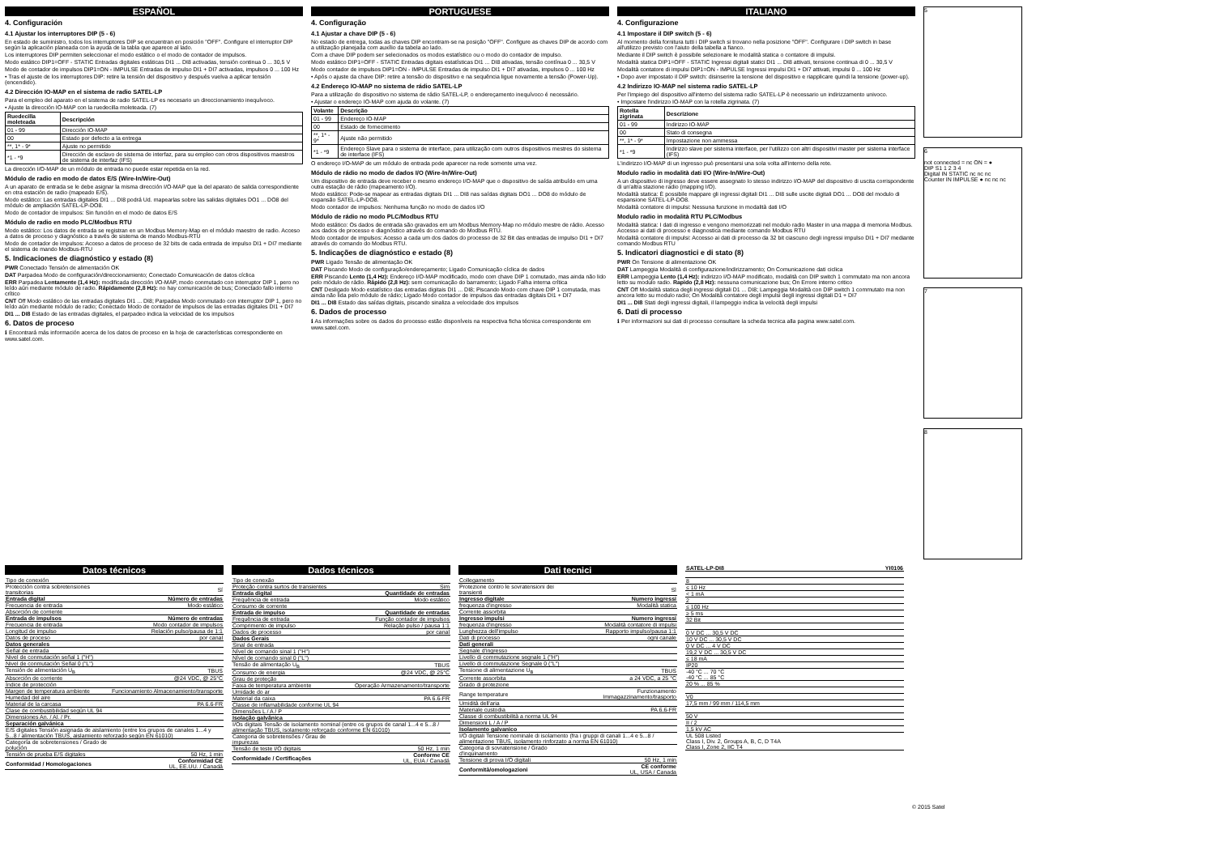ESPAÑOL
4. Configuración
4.1 Ajustar los interruptores DIP (5 - 6)
En estado de suministro, todos los interruptores DIP se encuentran en posición "OFF". Configure el interruptor DIP según la aplicación planeada con la ayuda de la tabla que aparece al lado.
Los interruptores DIP permiten seleccionar el modo estático o el modo de contador de impulsos.
Modo estático DIP1=OFF - STATIC Entradas digitales estáticas DI1 ... DI8 activadas, tensión continua 0 ... 30,5 V
Modo de contador de impulsos DIP1=ON - IMPULSE Entradas de impulso DI1 + DI7 activadas, impulsos 0 ... 100 Hz
• Tras el ajuste de los interruptores DIP: retire la tensión del dispositivo y después vuelva a aplicar tensión (encendido).
4.2 Dirección IO-MAP en el sistema de radio SATEL-LP
Para el empleo del aparato en el sistema de radio SATEL-LP es necesario un direccionamiento inequívoco.
• Ajuste la dirección IO-MAP con la ruedecilla moleteada. (7)
| Ruedecilla moleteada | Descripción |
| --- | --- |
| 01 - 99 | Dirección IO-MAP |
| 00 | Estado por defecto a la entrega |
| **, 1* - 9* | Ajuste no permitido |
| *1 - *9 | Dirección de esclavo de sistema de interfaz, para su empleo con otros dispositivos maestros de sistema de interfaz (IFS) |
La dirección I/O-MAP de un módulo de entrada no puede estar repetida en la red.
Módulo de radio en modo de datos E/S (Wire-In/Wire-Out)
A un aparato de entrada se le debe asignar la misma dirección I/O-MAP que la del aparato de salida correspondiente en otra estación de radio (mapeado E/S).
Modo estático: Las entradas digitales DI1 ... DI8 podrá Ud. mapearlas sobre las salidas digitales DO1 ... DO8 del módulo de ampliación SATEL-LP-DO8.
Modo de contador de impulsos: Sin función en el modo de datos E/S
Módulo de radio en modo PLC/Modbus RTU
Modo estático: Los datos de entrada se registran en un Modbus Memory-Map en el módulo maestro de radio. Acceso a datos de proceso y diagnóstico a través de sistema de mando Modbus-RTU
Modo de contador de impulsos: Acceso a datos de proceso de 32 bits de cada entrada de impulso DI1 + DI7 mediante el sistema de mando Modbus-RTU
5. Indicaciones de diagnóstico y estado (8)
PWR Conectado Tensión de alimentación OK
DAT Parpadea Modo de configuración/direccionamiento; Conectado Comunicación de datos cíclica
ERR Parpadea Lentamente (1,4 Hz): modificada dirección I/O-MAP, modo conmutado con interruptor DIP 1, pero no leído aún mediante módulo de radio. Rápidamente (2,8 Hz): no hay comunicación de bus; Conectado fallo interno crítico
CNT Off Modo estático de las entradas digitales DI1 ... DI8; Parpadea Modo conmutado con interruptor DIP 1, pero no leído aún mediante módulo de radio; Conectado Modo de contador de impulsos de las entradas digitales DI1 + DI7
DI1 ... DI8 Estado de las entradas digitales, el parpadeo indica la velocidad de los impulsos
6. Datos de proceso
ℹ Encontrará más información acerca de los datos de proceso en la hoja de características correspondiente en www.satel.com.
PORTUGUESE
4. Configuração
4.1 Ajustar a chave DIP (5 - 6)
No estado de entrega, todas as chaves DIP encontram-se na posição "OFF". Configure as chaves DIP de acordo com a utilização planejada com auxílio da tabela ao lado.
Com a chave DIP podem ser selecionados os modos estatístico ou o modo do contador de impulso.
Modo estático DIP1=OFF - STATIC Entradas digitais estatísticas DI1 ... DI8 ativadas, tensão contínua 0 ... 30,5 V
Modo contador de impulsos DIP1=ON - IMPULSE Entradas de impulso DI1 + DI7 ativadas, impulsos 0 ... 100 Hz
• Após o ajuste da chave DIP: retire a tensão do dispositivo e na sequência ligue novamente a tensão (Power-Up).
4.2 Endereço IO-MAP no sistema de rádio SATEL-LP
Para a utilização do dispositivo no sistema de rádio SATEL-LP, o endereçamento inequívoco é necessário.
• Ajustar o endereço IO-MAP com ajuda do volante. (7)
| Volante | Descrição |
| --- | --- |
| 01 - 99 | Endereço IO-MAP |
| 00 | Estado de fornecimento |
| **, 1* - 9* | Ajuste não permitido |
| *1 - *9 | Endereço Slave para o sistema de interface, para utilização com outros dispositivos mestres do sistema de interface (IFS) |
O endereço I/O-MAP de um módulo de entrada pode aparecer na rede somente uma vez.
Módulo de rádio no modo de dados I/O (Wire-In/Wire-Out)
Um dispositivo de entrada deve receber o mesmo endereço I/O-MAP que o dispositivo de saída atribuído em uma outra estação de rádio (mapeamento I/O).
Modo estático: Pode-se mapear as entradas digitais DI1 ... DI8 nas saídas digitais DO1 ... DO8 do módulo de expansão SATEL-LP-DO8.
Modo contador de impulsos: Nenhuma função no modo de dados I/O
Módulo de rádio no modo PLC/Modbus RTU
Modo estático: Os dados de entrada são gravados em um Modbus Memory-Map no módulo mestre de rádio. Acesso aos dados de processo e diagnóstico através do comando do Modbus RTU.
Modo contador de impulsos: Acesso a cada um dos dados do processo de 32 Bit das entradas de impulso DI1 + DI7 através do comando do Modbus RTU.
5. Indicações de diagnóstico e estado (8)
PWR Ligado Tensão de alimentação OK
DAT Piscando Modo de configuração/endereçamento; Ligado Comunicação cíclica de dados
ERR Piscando Lento (1,4 Hz): Endereço I/O-MAP modificado, modo com chave DIP 1 comutado, mas ainda não lido pelo módulo de rádio. Rápido (2,8 Hz): sem comunicação do barramento; Ligado Falha interna crítica
CNT Desligado Modo estatístico das entradas digitais DI1 ... DI8; Piscando Modo com chave DIP 1 comutada, mas ainda não lida pelo módulo de rádio; Ligado Modo contador de impulsos das entradas digitais DI1 + DI7
DI1 ... DI8 Estado das saídas digitais, piscando sinaliza a velocidade dos impulsos
6. Dados de processo
ℹ As informações sobre os dados do processo estão disponíveis na respectiva ficha técnica correspondente em www.satel.com.
ITALIANO
4. Configurazione
4.1 Impostare il DIP switch (5 - 6)
Al momento della fornitura tutti i DIP switch si trovano nella posizione "OFF". Configurare i DIP switch in base all'utilizzo previsto con l'aiuto della tabella a fianco.
Mediante il DIP switch è possibile selezionare le modalità statica o contatore di impulsi.
Modalità statica DIP1=OFF - STATIC Ingressi digitali statici DI1 ... DI8 attivati, tensione continua di 0 ... 30,5 V
Modalità contatore di impulsi DIP1=ON - IMPULSE Ingressi impulsi DI1 + DI7 attivati, impulsi 0 ... 100 Hz
• Dopo aver impostato il DIP switch: disinserire la tensione del dispositivo e riapplicare quindi la tensione (power-up).
4.2 Indirizzo IO-MAP nel sistema radio SATEL-LP
Per l'impiego del dispositivo all'interno del sistema radio SATEL-LP è necessario un indirizzamento univoco.
• Impostare l'indirizzo IO-MAP con la rotella zigrinata. (7)
| Rotella zigrinata | Descrizione |
| --- | --- |
| 01 - 99 | Indirizzo IO-MAP |
| 00 | Stato di consegna |
| **, 1* - 9* | Impostazione non ammessa |
| *1 - *9 | Indirizzo slave per sistema interface, per l'utilizzo con altri dispositivi master per sistema interface (IFS) |
L'indirizzo I/O-MAP di un ingresso può presentarsi una sola volta all'interno della rete.
Modulo radio in modalità dati I/O (Wire-In/Wire-Out)
A un dispositivo di ingresso deve essere assegnato lo stesso indirizzo I/O-MAP del dispositivo di uscita corrispondente di un'altra stazione radio (mapping I/O).
Modalità statica: È possibile mappare gli ingressi digitali DI1 ... DI8 sulle uscite digitali DO1 ... DO8 del modulo di espansione SATEL-LP-DO8.
Modalità contatore di impulsi: Nessuna funzione in modalità dati I/O
Modulo radio in modalità RTU PLC/Modbus
Modalità statica: I dati di ingresso e vengono memorizzati nel modulo radio Master in una mappa di memoria Modbus. Accesso ai dati di processo e diagnostica mediante comando Modbus RTU
Modalità contatore di impulsi: Accesso ai dati di processo da 32 bit ciascuno degli ingressi impulso DI1 + DI7 mediante comando Modbus RTU
5. Indicatori diagnostici e di stato (8)
PWR On Tensione di alimentazione OK
DAT Lampeggia Modalità di configurazione/indirizzamento; On Comunicazione dati ciclica
ERR Lampeggia Lento (1,4 Hz): indirizzo I/O-MAP modificato, modalità con DIP switch 1 commutato ma non ancora letto su modulo radio. Rapido (2,8 Hz): nessuna comunicazione bus; On Errore interno critico
CNT Off Modalità statica degli ingressi digitali D1 ... DI8; Lampeggia Modalità con DIP switch 1 commutato ma non ancora letto su modulo radio; On Modalità contatore degli impulsi degli ingressi digitali D1 + DI7
DI1 ... DI8 Stati degli ingressi digitali, il lampeggio indica la velocità degli impulsi
6. Dati di processo
ℹ Per informazioni sui dati di processo consultare la scheda tecnica alla pagina www.satel.com.
5
6
not connected = nc ON = ●
DIP S1 1 2 3 4
Digital IN STATIC nc nc nc
Counter IN IMPULSE ● nc nc nc
7
8
Datos técnicos
| Tipo de conexión | |
| Protección contra sobretensiones transitorias | Sí |
| Entrada digital | Número de entradas |
| Frecuencia de entrada | Modo estático |
| Absorción de corriente | |
| Entrada de impulsos | Número de entradas |
| Frecuencia de entrada | Modo contador de impulsos |
| Longitud de impulso | Relación pulso/pausa de 1:1 |
| Datos de proceso | por canal |
| Datos generales | |
| Señal de entrada | |
| Nivel de conmutación señal 1 ("H") | |
| Nivel de conmutación Señal 0 ("L") | |
| Tensión de alimentación U<sub>B</sub> | TBUS |
| Absorción de corriente | @24 VDC, @ 25°C |
| Índice de protección | |
| Margen de temperatura ambiente | Funcionamiento Almacenamiento/transporte |
| Humedad del aire | |
| Material de la carcasa | PA 6.6-FR |
| Clase de combustibilidad según UL 94 | |
| Dimensiones An. / Al. / Pr. | |
| Separación galvánica | |
| E/S digitales Tensión asignada de aislamiento (entre los grupos de canales 1...4 y 5...8 / alimentación TBUS, aislamiento reforzado según EN 61010) | |
| Categoría de sobretensiones / Grado de polución | |
| Tensión de prueba E/S digitales | 50 Hz, 1 min |
| Conformidad / Homologaciones | Conformidad CE UL, EE.UU. / Canadá |
Dados técnicos
| Tipo de conexão | |
| Proteção contra surtos de transientes | Sim |
| Entrada digital | Quantidade de entradas |
| Frequência de entrada | Modo estático |
| Consumo de corrente | |
| Entrada de impulso | Quantidade de entradas |
| Frequência de entrada | Função contador de impulsos |
| Comprimento de impulso | Relação pulso / pausa 1:1 |
| Dados de processo | por canal |
| Dados Gerais | |
| Sinal de entrada | |
| Nível de comando sinal 1 ("H") | |
| Nível de comando sinal 0 ("L") | |
| Tensão de alimentação U<sub>B</sub> | TBUS |
| Consumo de energia | @24 VDC, @ 25°C |
| Grau de proteção | |
| Faixa de temperatura ambiente | Operação Armazenamento/transporte |
| Umidade do ar | |
| Material da caixa | PA 6.6-FR |
| Classe de inflamabilidade conforme UL 94 | |
| Dimensões L / A / P | |
| Isolação galvânica | |
| I/Os digitais Tensão de isolamento nominal (entre os grupos de canal 1...4 e 5...8 / alimentação TBUS, isolamento reforçado conforme EN 61010) | |
| Categoria de sobretensões / Grau de impurezas | |
| Tensão de teste I/O digitais | 50 Hz, 1 min |
| Conformidade / Certificações | Conforme CE UL, EUA / Canadá |
Dati tecnici
| Collegamento | |
| Protezione contro le sovratensioni dei transienti | Sì |
| Ingresso digitale | Numero ingressi |
| frequenza d'ingresso | Modalità statica |
| Corrente assorbita | |
| Ingresso impulsi | Numero ingressi |
| frequenza d'ingresso | Modalità contatore di impulsi |
| Lunghezza dell'impulso | Rapporto impulso/pausa 1:1 |
| Dati di processo | ogni canale |
| Dati generali | |
| Segnale d'ingresso | |
| Livello di commutazione segnale 1 ("H") | |
| Livello di commutazione Segnale 0 ("L") | |
| Tensione di alimentazione U<sub>B</sub> | TBUS |
| Corrente assorbita | a 24 VDC, a 25 °C |
| Grado di protezione | |
| Range temperature | Funzionamento Immagazzinamento/trasporto |
| Umidità dell'aria | |
| Materiale custodia | PA 6.6-FR |
| Classe di combustibilità a norma UL 94 | |
| Dimensioni L / A / P | |
| Isolamento galvanico | |
| I/O digitali Tensione nominale di isolamento (fra i gruppi di canali 1...4 e 5...8 / alimentazione TBUS, isolamento rinforzato a norma EN 61010) | |
| Categoria di sovratensione / Grado d'inquinamento | |
| Tensione di prova I/O digitali | 50 Hz, 1 min |
| Conformità/omologazioni | CE conforme UL, USA / Canada |
| SATEL-LP-DI8 | YI0106 |
| 8 | |
| ≤ 10 Hz | |
| < 1 mA | |
| 2 | |
| ≤ 100 Hz | |
| ≥ 5 ms | |
| 32 Bit | |
| 0 V DC ... 30,5 V DC | |
| 10 V DC ... 30,5 V DC | |
| 0 V DC ... 4 V DC | |
| 19,2 V DC ... 30,5 V DC | |
| ≤ 18 mA | |
| IP20 | |
| -40 °C ... 70 °C -40 °C ... 85 °C | |
| 20 % ... 85 % | |
| V0 | |
| 17,5 mm / 99 mm / 114,5 mm | |
| 50 V | |
| II / 2 | |
| 1,5 kV AC | |
| UL 508 Listed Class I, Div. 2, Groups A, B, C, D T4A Class I, Zone 2, IIC T4 | |
© 2015 Satel